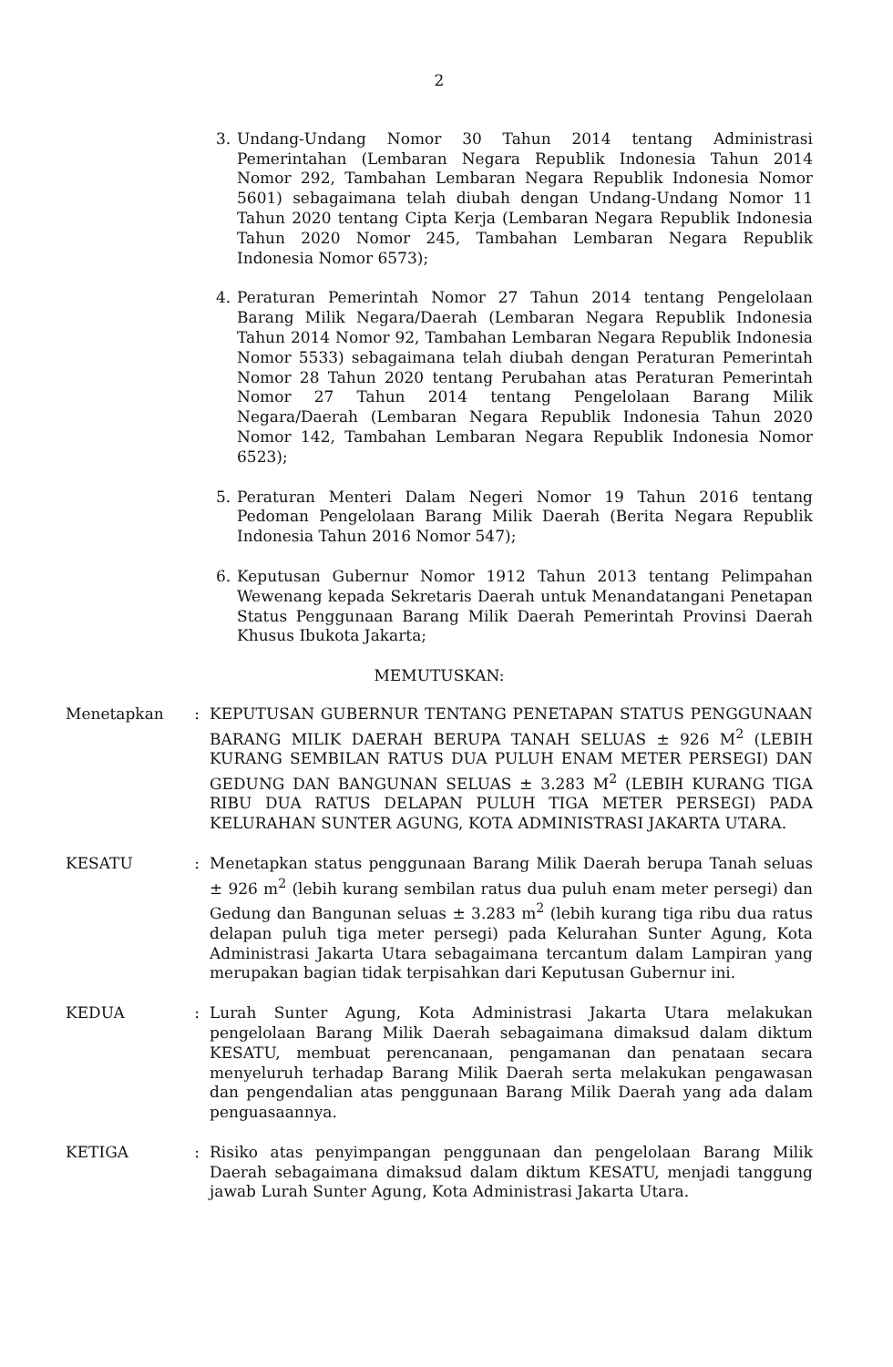2
3. Undang-Undang Nomor 30 Tahun 2014 tentang Administrasi Pemerintahan (Lembaran Negara Republik Indonesia Tahun 2014 Nomor 292, Tambahan Lembaran Negara Republik Indonesia Nomor 5601) sebagaimana telah diubah dengan Undang-Undang Nomor 11 Tahun 2020 tentang Cipta Kerja (Lembaran Negara Republik Indonesia Tahun 2020 Nomor 245, Tambahan Lembaran Negara Republik Indonesia Nomor 6573);
4. Peraturan Pemerintah Nomor 27 Tahun 2014 tentang Pengelolaan Barang Milik Negara/Daerah (Lembaran Negara Republik Indonesia Tahun 2014 Nomor 92, Tambahan Lembaran Negara Republik Indonesia Nomor 5533) sebagaimana telah diubah dengan Peraturan Pemerintah Nomor 28 Tahun 2020 tentang Perubahan atas Peraturan Pemerintah Nomor 27 Tahun 2014 tentang Pengelolaan Barang Milik Negara/Daerah (Lembaran Negara Republik Indonesia Tahun 2020 Nomor 142, Tambahan Lembaran Negara Republik Indonesia Nomor 6523);
5. Peraturan Menteri Dalam Negeri Nomor 19 Tahun 2016 tentang Pedoman Pengelolaan Barang Milik Daerah (Berita Negara Republik Indonesia Tahun 2016 Nomor 547);
6. Keputusan Gubernur Nomor 1912 Tahun 2013 tentang Pelimpahan Wewenang kepada Sekretaris Daerah untuk Menandatangani Penetapan Status Penggunaan Barang Milik Daerah Pemerintah Provinsi Daerah Khusus Ibukota Jakarta;
MEMUTUSKAN:
Menetapkan : KEPUTUSAN GUBERNUR TENTANG PENETAPAN STATUS PENGGUNAAN BARANG MILIK DAERAH BERUPA TANAH SELUAS ± 926 M<sup>2</sup> (LEBIH KURANG SEMBILAN RATUS DUA PULUH ENAM METER PERSEGI) DAN GEDUNG DAN BANGUNAN SELUAS ± 3.283 M<sup>2</sup> (LEBIH KURANG TIGA RIBU DUA RATUS DELAPAN PULUH TIGA METER PERSEGI) PADA KELURAHAN SUNTER AGUNG, KOTA ADMINISTRASI JAKARTA UTARA.
KESATU : Menetapkan status penggunaan Barang Milik Daerah berupa Tanah seluas ± 926 m<sup>2</sup> (lebih kurang sembilan ratus dua puluh enam meter persegi) dan Gedung dan Bangunan seluas ± 3.283 m<sup>2</sup> (lebih kurang tiga ribu dua ratus delapan puluh tiga meter persegi) pada Kelurahan Sunter Agung, Kota Administrasi Jakarta Utara sebagaimana tercantum dalam Lampiran yang merupakan bagian tidak terpisahkan dari Keputusan Gubernur ini.
KEDUA : Lurah Sunter Agung, Kota Administrasi Jakarta Utara melakukan pengelolaan Barang Milik Daerah sebagaimana dimaksud dalam diktum KESATU, membuat perencanaan, pengamanan dan penataan secara menyeluruh terhadap Barang Milik Daerah serta melakukan pengawasan dan pengendalian atas penggunaan Barang Milik Daerah yang ada dalam penguasaannya.
KETIGA : Risiko atas penyimpangan penggunaan dan pengelolaan Barang Milik Daerah sebagaimana dimaksud dalam diktum KESATU, menjadi tanggung jawab Lurah Sunter Agung, Kota Administrasi Jakarta Utara.